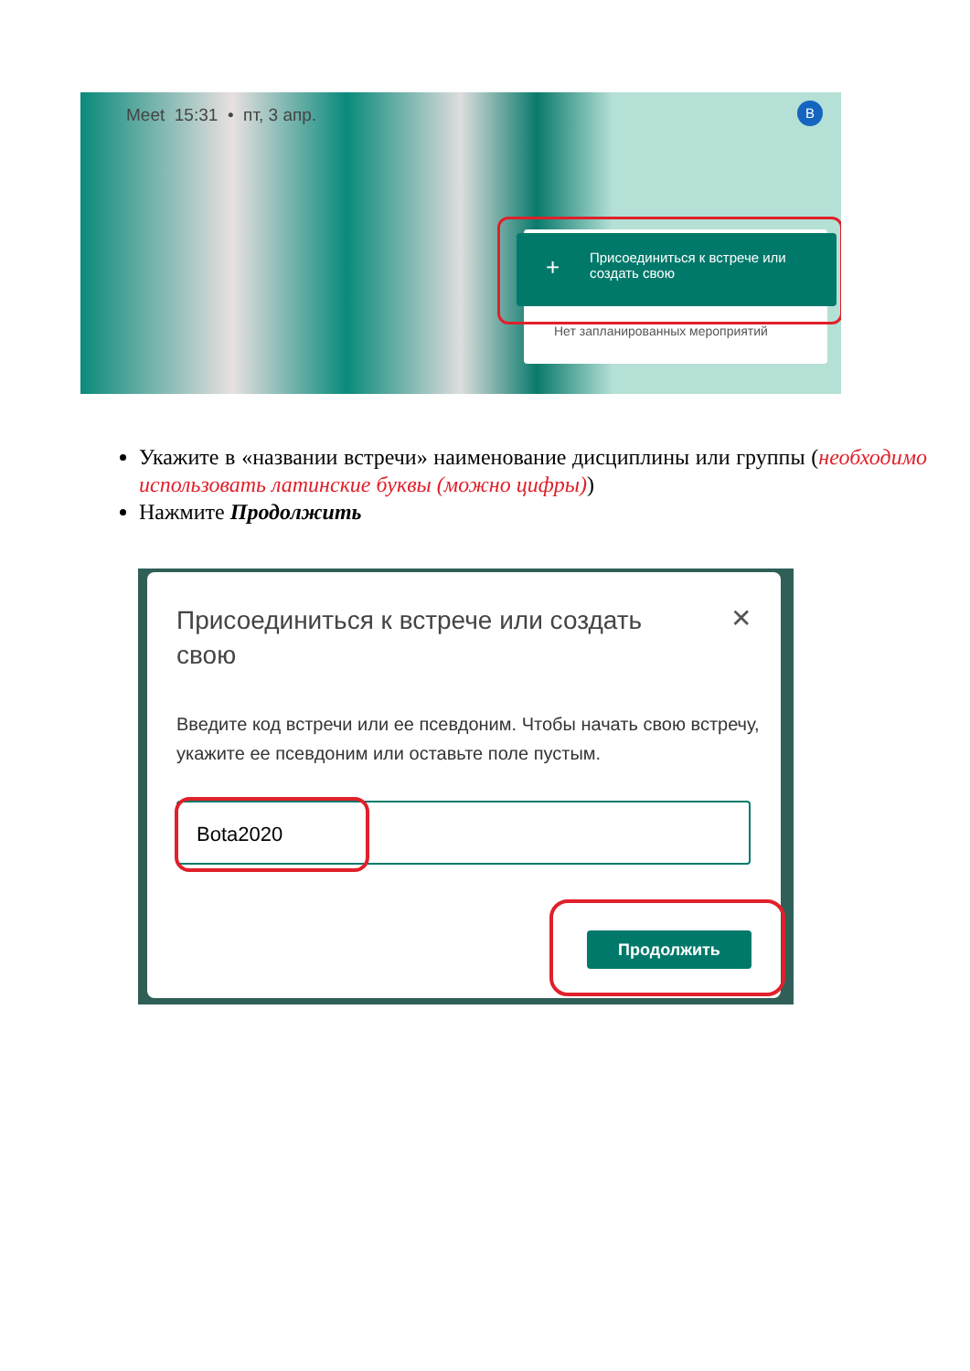Meet 15:31 • пт, 3 апр. B
+ Присоединиться к встрече или создать свою
Нет запланированных мероприятий
Укажите в «названии встречи» наименование дисциплины или группы (необходимо использовать латинские буквы (можно цифры))
Нажмите Продолжить
Присоединиться к встрече или создать свою
✕
Введите код встречи или ее псевдоним. Чтобы начать свою встречу, укажите ее псевдоним или оставьте поле пустым.
Bota2020
Продолжить